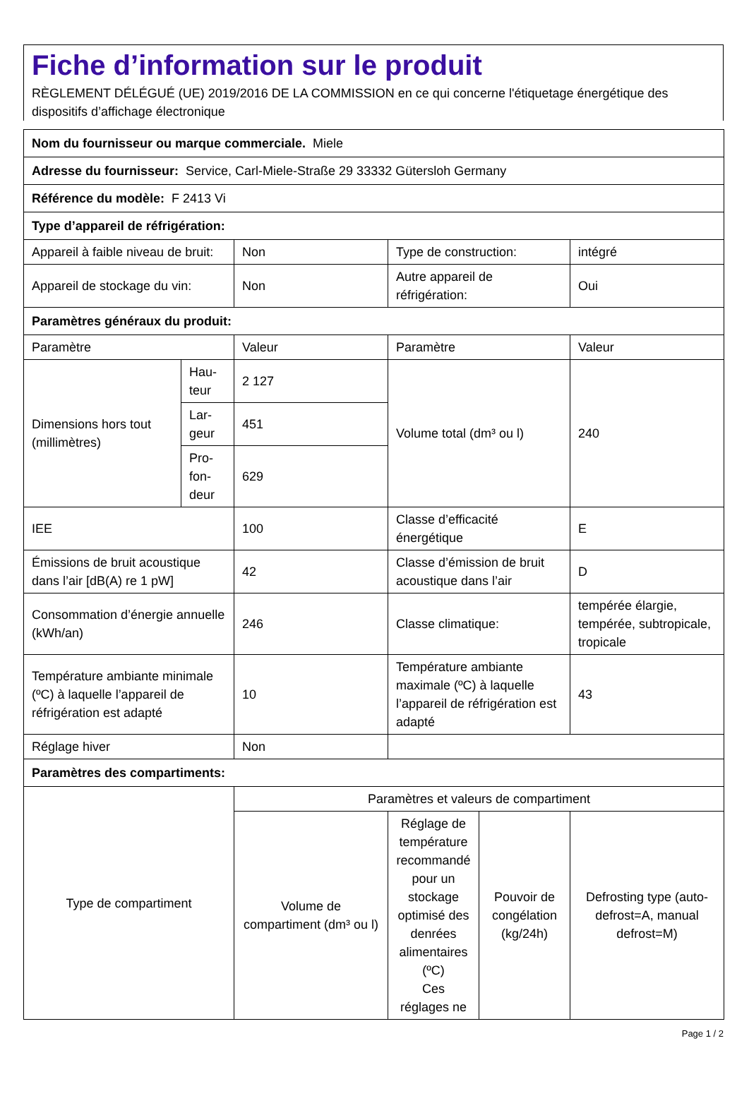Fiche d’information sur le produit
RÈGLEMENT DÉLÉGUÉ (UE) 2019/2016 DE LA COMMISSION en ce qui concerne l'étiquetage énergétique des dispositifs d’affichage électronique
| Nom du fournisseur ou marque commerciale. Miele | | | | | |
| Adresse du fournisseur: Service, Carl-Miele-Straße 29 33332 Gütersloh Germany | | | | | |
| Référence du modèle: F 2413 Vi | | | | | |
| Type d’appareil de réfrigération: | | | | | |
| Appareil à faible niveau de bruit: | | Non | Type de construction: | | intégré |
| Appareil de stockage du vin: | | Non | Autre appareil de réfrigération: | | Oui |
| Paramètres généraux du produit: | | | | | |
| Paramètre | | Valeur | Paramètre | | Valeur |
| Dimensions hors tout (millimètres) | Hau-teur | 2 127 | Volume total (dm³ ou l) | | 240 |
| | Lar-geur | 451 | | | |
| | Pro-fon-deur | 629 | | | |
| IEE | | 100 | Classe d’efficacité énergétique | | E |
| Émissions de bruit acoustique dans l’air [dB(A) re 1 pW] | | 42 | Classe d’émission de bruit acoustique dans l’air | | D |
| Consommation d’énergie annuelle (kWh/an) | | 246 | Classe climatique: | | tempérée élargie, tempérée, subtropicale, tropicale |
| Température ambiante minimale (ºC) à laquelle l’appareil de réfrigération est adapté | | 10 | Température ambiante maximale (ºC) à laquelle l’appareil de réfrigération est adapté | | 43 |
| Réglage hiver | | Non | | | |
| Paramètres des compartiments: | | | | | |
| Type de compartiment | | Paramètres et valeurs de compartiment | | | |
| | | Volume de compartiment (dm³ ou l) | Réglage de température recommandé pour un stockage optimisé des denrées alimentaires (ºC) Ces réglages ne | Pouvoir de congélation (kg/24h) | Defrosting type (auto-defrost=A, manual defrost=M) |
Page 1 / 2